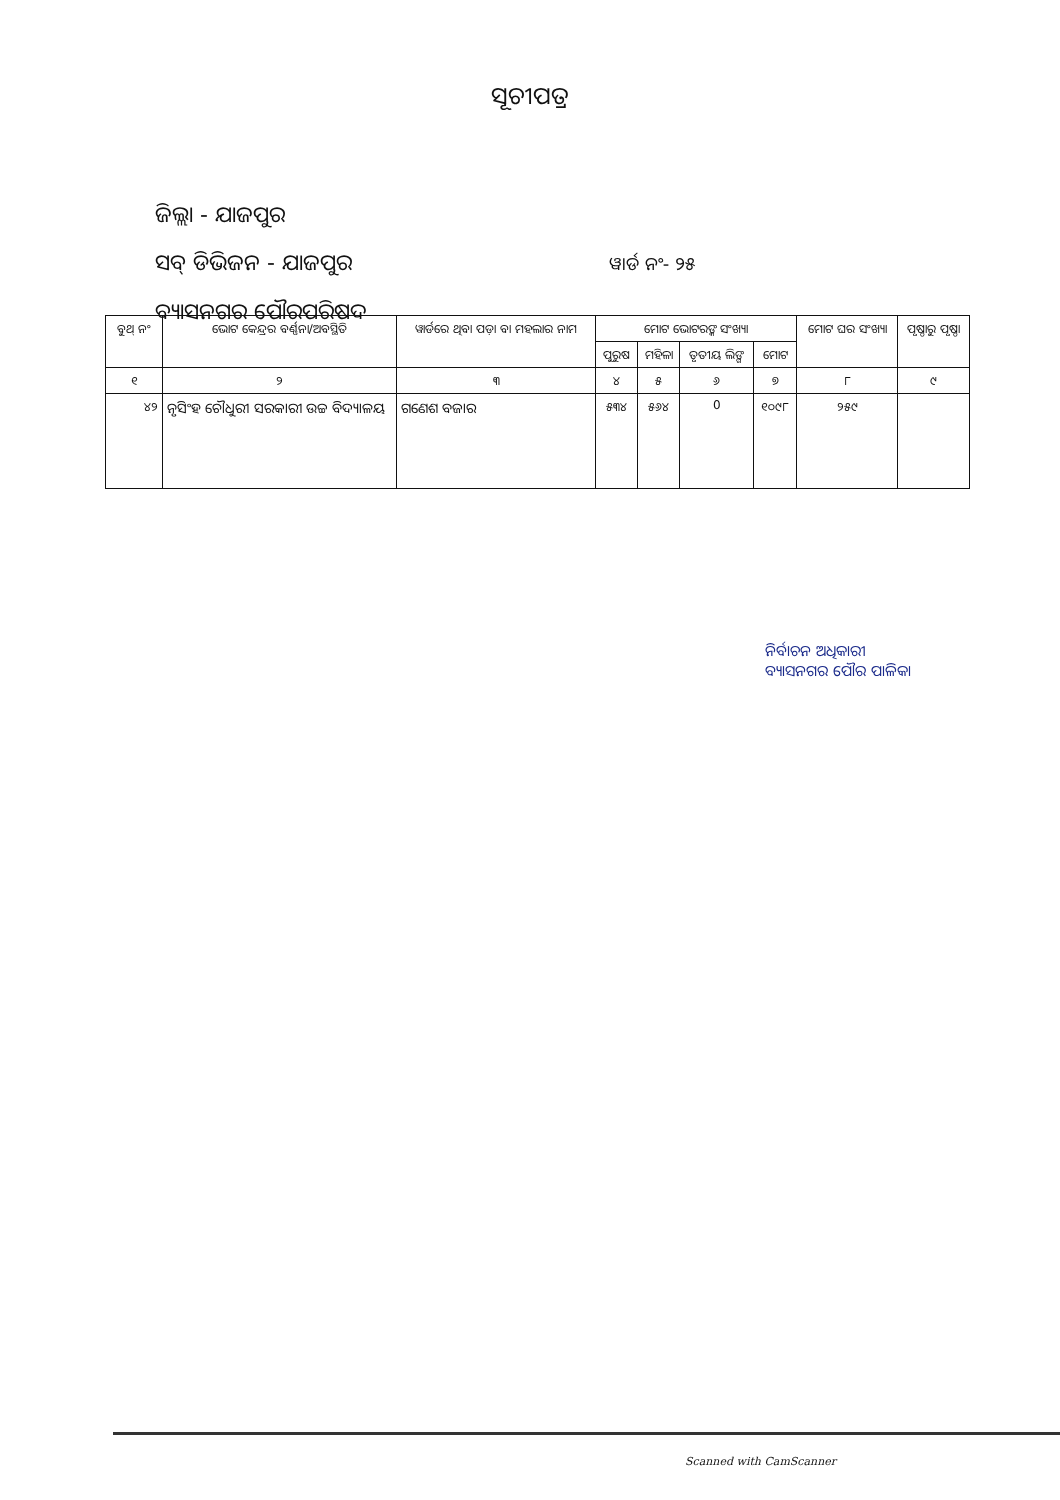ସୂଚୀପତ୍ର
ଜିଲ୍ଲା - ଯାଜପୁର
ସବ୍ ଡିଭିଜନ - ଯାଜପୁର ୱାର୍ଡ ନଂ- ୨୫
ବ୍ୟାସନଗର ପୌରପରିଷଦ
| ବୁଥ୍ ନଂ | ଭୋଟ କେନ୍ଦ୍ରର ବର୍ଣ୍ଣନା/ଅବସ୍ଥିତି | ୱାର୍ଡରେ ଥିବା ପଡ଼ା ବା ମହଲାର ନାମ | ମୋଟ ଭୋଟରଙ୍କ ସଂଖ୍ୟା | | | | ମୋଟ ଘର ସଂଖ୍ୟା | ପୃଷ୍ଠାରୁ ପୃଷ୍ଠା |
| --- | --- | --- | --- | --- | --- | --- | --- | --- |
| | | | ପୁରୁଷ | ମହିଳା | ତୃତୀୟ ଲିଙ୍ଗ | ମୋଟ | | |
| ୧ | ୨ | ୩ | ୪ | ୫ | ୬ | ୭ | ୮ | ୯ |
| ୪୨ | ନୃସିଂହ ଚୌଧୁରୀ ସରକାରୀ ଉଚ୍ଚ ବିଦ୍ୟାଳୟ | ଗଣେଶ ବଜାର | ୫୩୪ | ୫୬୪ | 0 | ୧୦୯୮ | ୨୫୯ | |
ନିର୍ବାଚନ ଅଧିକାରୀ
ବ୍ୟାସନଗର ପୌର ପାଳିକା
Scanned with CamScanner